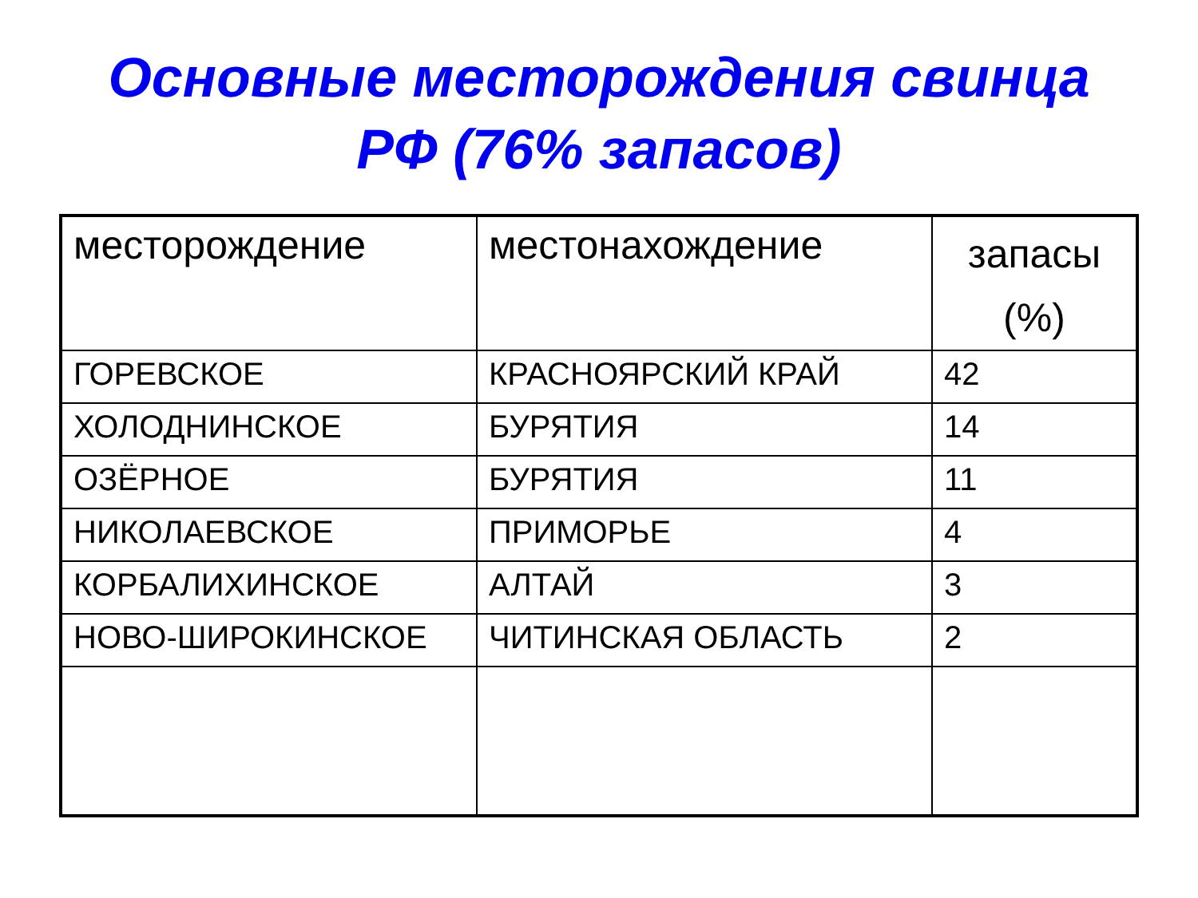Основные месторождения свинца
РФ (76% запасов)
| месторождение | местонахождение | запасы (%) |
| --- | --- | --- |
| ГОРЕВСКОЕ | КРАСНОЯРСКИЙ КРАЙ | 42 |
| ХОЛОДНИНСКОЕ | БУРЯТИЯ | 14 |
| ОЗЁРНОЕ | БУРЯТИЯ | 11 |
| НИКОЛАЕВСКОЕ | ПРИМОРЬЕ | 4 |
| КОРБАЛИХИНСКОЕ | АЛТАЙ | 3 |
| НОВО-ШИРОКИНСКОЕ | ЧИТИНСКАЯ ОБЛАСТЬ | 2 |